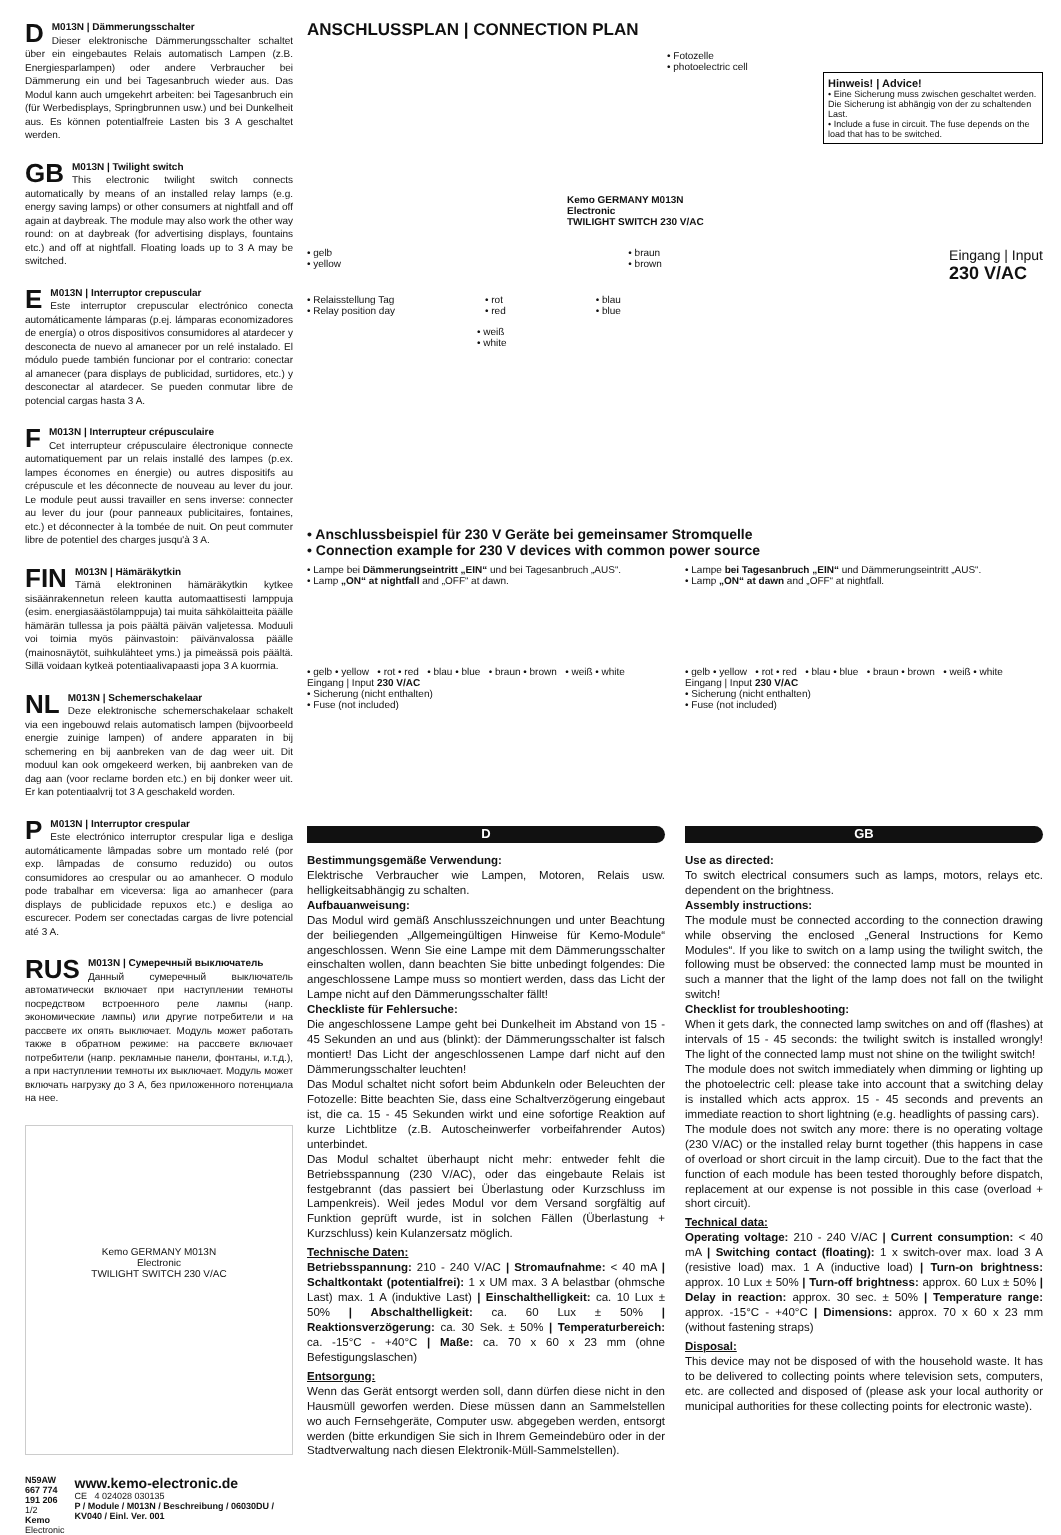DM013N | Dämmerungsschalter
Dieser elektronische Dämmerungsschalter schaltet über ein eingebautes Relais automatisch Lampen (z.B. Energiesparlampen) oder andere Verbraucher bei Dämmerung ein und bei Tagesanbruch wieder aus. Das Modul kann auch umgekehrt arbeiten: bei Tagesanbruch ein (für Werbedisplays, Springbrunnen usw.) und bei Dunkelheit aus. Es können potentialfreie Lasten bis 3 A geschaltet werden.
GB M013N | Twilight switch
This electronic twilight switch connects automatically by means of an installed relay lamps (e.g. energy saving lamps) or other consumers at nightfall and off again at daybreak. The module may also work the other way round: on at daybreak (for advertising displays, fountains etc.) and off at nightfall. Floating loads up to 3 A may be switched.
EM013N | Interruptor crepuscular
Este interruptor crepuscular electrónico conecta automáticamente lámparas (p.ej. lámparas economizadores de energía) o otros dispositivos consumidores al atardecer y desconecta de nuevo al amanecer por un relé instalado. El módulo puede también funcionar por el contrario: conectar al amanecer (para displays de publicidad, surtidores, etc.) y desconectar al atardecer. Se pueden conmutar libre de potencial cargas hasta 3 A.
FM013N | Interrupteur crépusculaire
Cet interrupteur crépusculaire électronique connecte automatiquement par un relais installé des lampes (p.ex. lampes économes en énergie) ou autres dispositifs au crépuscule et les déconnecte de nouveau au lever du jour. Le module peut aussi travailler en sens inverse: connecter au lever du jour (pour panneaux publicitaires, fontaines, etc.) et déconnecter à la tombée de nuit. On peut commuter libre de potentiel des charges jusqu'à 3 A.
FIN M013N | Hämäräkytkin
Tämä elektroninen hämäräkytkin kytkee sisäänrakennetun releen kautta automaattisesti lamppuja (esim. energiasäästölamppuja) tai muita sähkölaitteita päälle hämärän tullessa ja pois päältä päivän valjetessa. Moduuli voi toimia myös päinvastoin: päivänvalossa päälle (mainosnäytöt, suihkulähteet yms.) ja pimeässä pois päältä. Sillä voidaan kytkeä potentiaalivapaasti jopa 3 A kuormia.
NL M013N | Schemerschakelaar
Deze elektronische schemerschakelaar schakelt via een ingebouwd relais automatisch lampen (bijvoorbeeld energie zuinige lampen) of andere apparaten in bij schemering en bij aanbreken van de dag weer uit. Dit moduul kan ook omgekeerd werken, bij aanbreken van de dag aan (voor reclame borden etc.) en bij donker weer uit. Er kan potentiaalvrij tot 3 A geschakeld worden.
PM013N | Interruptor crespular
Este electrónico interruptor crespular liga e desliga automáticamente lâmpadas sobre um montado relé (por exp. lâmpadas de consumo reduzido) ou outos consumidores ao crespular ou ao amanhecer. O modulo pode trabalhar em viceversa: liga ao amanhecer (para displays de publicidade repuxos etc.) e desliga ao escurecer. Podem ser conectadas cargas de livre potencial até 3 A.
RUS M013N | Сумеречный выключатель
Данный сумеречный выключатель автоматически включает при наступлении темноты посредством встроенного реле лампы (напр. экономические лампы) или другие потребители и на рассвете их опять выключает. Модуль может работать также в обратном режиме: на рассвете включает потребители (напр. рекламные панели, фонтаны, и.т.д.), а при наступлении темноты их выключает. Модуль может включать нагрузку до 3 А, без приложенного потенциала на нее.
Kemo GERMANY M013N
Electronic
TWILIGHT SWITCH 230 V/AC
N59AW
667 774
191 206
1/2
Kemo
Electronic
www.kemo-electronic.de
CE 4 024028 030135
P / Module / M013N / Beschreibung / 06030DU / KV040 / Einl. Ver. 001
ANSCHLUSSPLAN | CONNECTION PLAN
• Fotozelle
• photoelectric cell
Hinweis! | Advice!
• Eine Sicherung muss zwischen geschaltet werden. Die Sicherung ist abhängig von der zu schaltenden Last.
• Include a fuse in circuit. The fuse depends on the load that has to be switched.
Kemo GERMANY M013N
Electronic
TWILIGHT SWITCH 230 V/AC
• gelb
• yellow
• braun
• brown
Eingang | Input
230 V/AC
• Relaisstellung Tag
• Relay position day
• rot
• red
• blau
• blue
• weiß
• white
• Anschlussbeispiel für 230 V Geräte bei gemeinsamer Stromquelle
• Connection example for 230 V devices with common power source
• Lampe bei Dämmerungseintritt „EIN“ und bei Tagesanbruch „AUS“.
• Lamp „ON“ at nightfall and „OFF“ at dawn.
• gelb • yellow • rot • red • blau • blue • braun • brown • weiß • white
Eingang | Input 230 V/AC
• Sicherung (nicht enthalten)
• Fuse (not included)
• Lampe bei Tagesanbruch „EIN“ und Dämmerungseintritt „AUS“.
• Lamp „ON“ at dawn and „OFF“ at nightfall.
• gelb • yellow • rot • red • blau • blue • braun • brown • weiß • white
Eingang | Input 230 V/AC
• Sicherung (nicht enthalten)
• Fuse (not included)
D
Bestimmungsgemäße Verwendung:
Elektrische Verbraucher wie Lampen, Motoren, Relais usw. helligkeitsabhängig zu schalten.
Aufbauanweisung:
Das Modul wird gemäß Anschlusszeichnungen und unter Beachtung der beiliegenden „Allgemeingültigen Hinweise für Kemo-Module“ angeschlossen. Wenn Sie eine Lampe mit dem Dämmerungsschalter einschalten wollen, dann beachten Sie bitte unbedingt folgendes: Die angeschlossene Lampe muss so montiert werden, dass das Licht der Lampe nicht auf den Dämmerungsschalter fällt!
Checkliste für Fehlersuche:
Die angeschlossene Lampe geht bei Dunkelheit im Abstand von 15 - 45 Sekunden an und aus (blinkt): der Dämmerungsschalter ist falsch montiert! Das Licht der angeschlossenen Lampe darf nicht auf den Dämmerungsschalter leuchten!
Das Modul schaltet nicht sofort beim Abdunkeln oder Beleuchten der Fotozelle: Bitte beachten Sie, dass eine Schaltverzögerung eingebaut ist, die ca. 15 - 45 Sekunden wirkt und eine sofortige Reaktion auf kurze Lichtblitze (z.B. Autoscheinwerfer vorbeifahrender Autos) unterbindet.
Das Modul schaltet überhaupt nicht mehr: entweder fehlt die Betriebsspannung (230 V/AC), oder das eingebaute Relais ist festgebrannt (das passiert bei Überlastung oder Kurzschluss im Lampenkreis). Weil jedes Modul vor dem Versand sorgfältig auf Funktion geprüft wurde, ist in solchen Fällen (Überlastung + Kurzschluss) kein Kulanzersatz möglich.
Technische Daten:
Betriebsspannung: 210 - 240 V/AC | Stromaufnahme: < 40 mA | Schaltkontakt (potentialfrei): 1 x UM max. 3 A belastbar (ohmsche Last) max. 1 A (induktive Last) | Einschalthelligkeit: ca. 10 Lux ± 50% | Abschalthelligkeit: ca. 60 Lux ± 50% | Reaktionsverzögerung: ca. 30 Sek. ± 50% | Temperaturbereich: ca. -15°C - +40°C | Maße: ca. 70 x 60 x 23 mm (ohne Befestigungslaschen)
Entsorgung:
Wenn das Gerät entsorgt werden soll, dann dürfen diese nicht in den Hausmüll geworfen werden. Diese müssen dann an Sammelstellen wo auch Fernsehgeräte, Computer usw. abgegeben werden, entsorgt werden (bitte erkundigen Sie sich in Ihrem Gemeindebüro oder in der Stadtverwaltung nach diesen Elektronik-Müll-Sammelstellen).
GB
Use as directed:
To switch electrical consumers such as lamps, motors, relays etc. dependent on the brightness.
Assembly instructions:
The module must be connected according to the connection drawing while observing the enclosed „General Instructions for Kemo Modules“. If you like to switch on a lamp using the twilight switch, the following must be observed: the connected lamp must be mounted in such a manner that the light of the lamp does not fall on the twilight switch!
Checklist for troubleshooting:
When it gets dark, the connected lamp switches on and off (flashes) at intervals of 15 - 45 seconds: the twilight switch is installed wrongly! The light of the connected lamp must not shine on the twilight switch!
The module does not switch immediately when dimming or lighting up the photoelectric cell: please take into account that a switching delay is installed which acts approx. 15 - 45 seconds and prevents an immediate reaction to short lightning (e.g. headlights of passing cars).
The module does not switch any more: there is no operating voltage (230 V/AC) or the installed relay burnt together (this happens in case of overload or short circuit in the lamp circuit). Due to the fact that the function of each module has been tested thoroughly before dispatch, replacement at our expense is not possible in this case (overload + short circuit).
Technical data:
Operating voltage: 210 - 240 V/AC | Current consumption: < 40 mA | Switching contact (floating): 1 x switch-over max. load 3 A (resistive load) max. 1 A (inductive load) | Turn-on brightness: approx. 10 Lux ± 50% | Turn-off brightness: approx. 60 Lux ± 50% | Delay in reaction: approx. 30 sec. ± 50% | Temperature range: approx. -15°C - +40°C | Dimensions: approx. 70 x 60 x 23 mm (without fastening straps)
Disposal:
This device may not be disposed of with the household waste. It has to be delivered to collecting points where television sets, computers, etc. are collected and disposed of (please ask your local authority or municipal authorities for these collecting points for electronic waste).